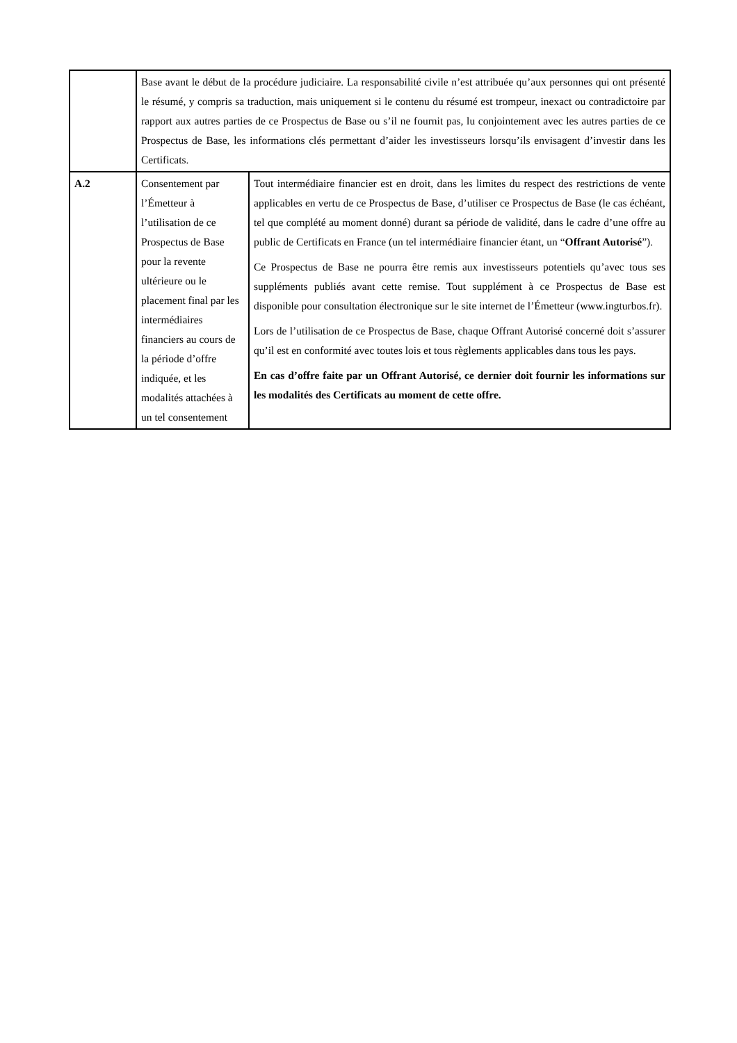| | Base avant le début de la procédure judiciaire. La responsabilité civile n’est attribuée qu’aux personnes qui ont présenté le résumé, y compris sa traduction, mais uniquement si le contenu du résumé est trompeur, inexact ou contradictoire par rapport aux autres parties de ce Prospectus de Base ou s’il ne fournit pas, lu conjointement avec les autres parties de ce Prospectus de Base, les informations clés permettant d’aider les investisseurs lorsqu’ils envisagent d’investir dans les Certificats. | |
| A.2 | Consentement par l’Émetteur à l’utilisation de ce Prospectus de Base pour la revente ultérieure ou le placement final par les intermédiaires financiers au cours de la période d’offre indiquée, et les modalités attachées à un tel consentement | Tout intermédiaire financier est en droit, dans les limites du respect des restrictions de vente applicables en vertu de ce Prospectus de Base, d’utiliser ce Prospectus de Base (le cas échéant, tel que complété au moment donné) durant sa période de validité, dans le cadre d’une offre au public de Certificats en France (un tel intermédiaire financier étant, un “ Offrant Autorisé ”). Ce Prospectus de Base ne pourra être remis aux investisseurs potentiels qu’avec tous ses suppléments publiés avant cette remise. Tout supplément à ce Prospectus de Base est disponible pour consultation électronique sur le site internet de l’Émetteur (www.ingturbos.fr). Lors de l’utilisation de ce Prospectus de Base, chaque Offrant Autorisé concerné doit s’assurer qu’il est en conformité avec toutes lois et tous règlements applicables dans tous les pays. En cas d’offre faite par un Offrant Autorisé, ce dernier doit fournir les informations sur les modalités des Certificats au moment de cette offre. |